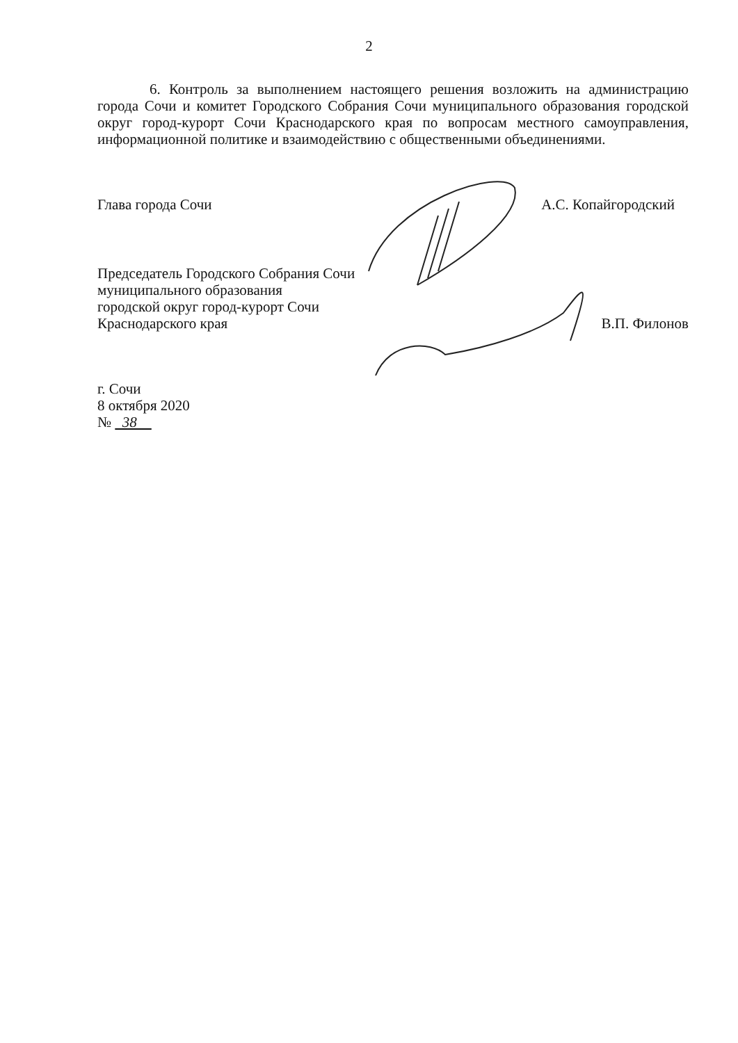2
6. Контроль за выполнением настоящего решения возложить на администрацию города Сочи и комитет Городского Собрания Сочи муниципального образования городской округ город-курорт Сочи Краснодарского края по вопросам местного самоуправления, информационной политике и взаимодействию с общественными объединениями.
Глава города Сочи А.С. Копайгородский
Председатель Городского Собрания Сочи
муниципального образования
городской округ город-курорт Сочи
Краснодарского края
В.П. Филонов
г. Сочи
8 октября 2020
№ 38